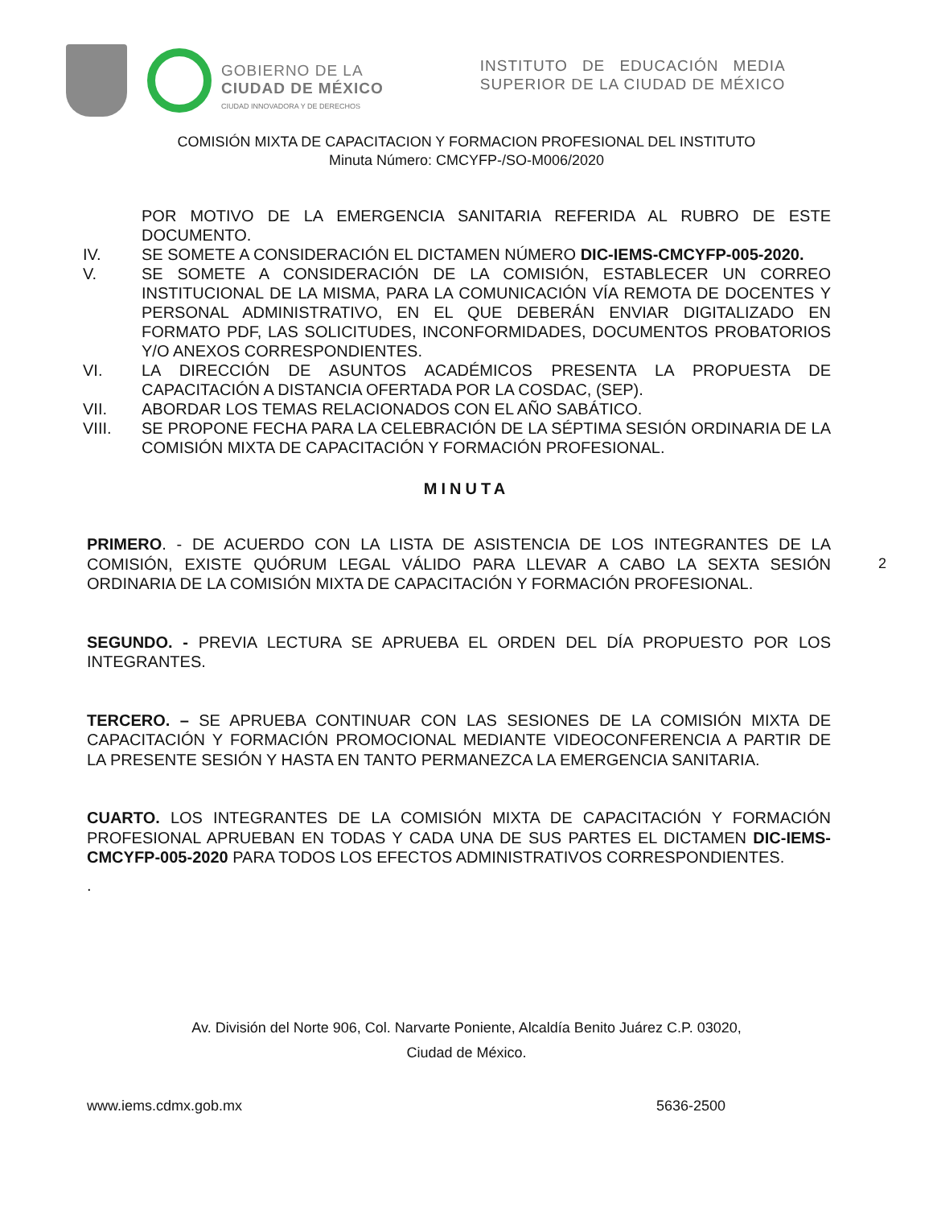GOBIERNO DE LA
CIUDAD DE MÉXICO
CIUDAD INNOVADORA Y DE DERECHOS
INSTITUTO DE EDUCACIÓN MEDIA SUPERIOR DE LA CIUDAD DE MÉXICO
COMISIÓN MIXTA DE CAPACITACION Y FORMACION PROFESIONAL DEL INSTITUTO
Minuta Número: CMCYFP-/SO-M006/2020
POR MOTIVO DE LA EMERGENCIA SANITARIA REFERIDA AL RUBRO DE ESTE DOCUMENTO.
IV. SE SOMETE A CONSIDERACIÓN EL DICTAMEN NÚMERO DIC-IEMS-CMCYFP-005-2020.
V. SE SOMETE A CONSIDERACIÓN DE LA COMISIÓN, ESTABLECER UN CORREO INSTITUCIONAL DE LA MISMA, PARA LA COMUNICACIÓN VÍA REMOTA DE DOCENTES Y PERSONAL ADMINISTRATIVO, EN EL QUE DEBERÁN ENVIAR DIGITALIZADO EN FORMATO PDF, LAS SOLICITUDES, INCONFORMIDADES, DOCUMENTOS PROBATORIOS Y/O ANEXOS CORRESPONDIENTES.
VI. LA DIRECCIÓN DE ASUNTOS ACADÉMICOS PRESENTA LA PROPUESTA DE CAPACITACIÓN A DISTANCIA OFERTADA POR LA COSDAC, (SEP).
VII. ABORDAR LOS TEMAS RELACIONADOS CON EL AÑO SABÁTICO.
VIII. SE PROPONE FECHA PARA LA CELEBRACIÓN DE LA SÉPTIMA SESIÓN ORDINARIA DE LA COMISIÓN MIXTA DE CAPACITACIÓN Y FORMACIÓN PROFESIONAL.
MINUTA
PRIMERO. - DE ACUERDO CON LA LISTA DE ASISTENCIA DE LOS INTEGRANTES DE LA COMISIÓN, EXISTE QUÓRUM LEGAL VÁLIDO PARA LLEVAR A CABO LA SEXTA SESIÓN ORDINARIA DE LA COMISIÓN MIXTA DE CAPACITACIÓN Y FORMACIÓN PROFESIONAL.
2
SEGUNDO. - PREVIA LECTURA SE APRUEBA EL ORDEN DEL DÍA PROPUESTO POR LOS INTEGRANTES.
TERCERO. – SE APRUEBA CONTINUAR CON LAS SESIONES DE LA COMISIÓN MIXTA DE CAPACITACIÓN Y FORMACIÓN PROMOCIONAL MEDIANTE VIDEOCONFERENCIA A PARTIR DE LA PRESENTE SESIÓN Y HASTA EN TANTO PERMANEZCA LA EMERGENCIA SANITARIA.
CUARTO. LOS INTEGRANTES DE LA COMISIÓN MIXTA DE CAPACITACIÓN Y FORMACIÓN PROFESIONAL APRUEBAN EN TODAS Y CADA UNA DE SUS PARTES EL DICTAMEN DIC-IEMS-CMCYFP-005-2020 PARA TODOS LOS EFECTOS ADMINISTRATIVOS CORRESPONDIENTES.
.
Av. División del Norte 906, Col. Narvarte Poniente, Alcaldía Benito Juárez C.P. 03020,
Ciudad de México.
www.iems.cdmx.gob.mx 5636-2500